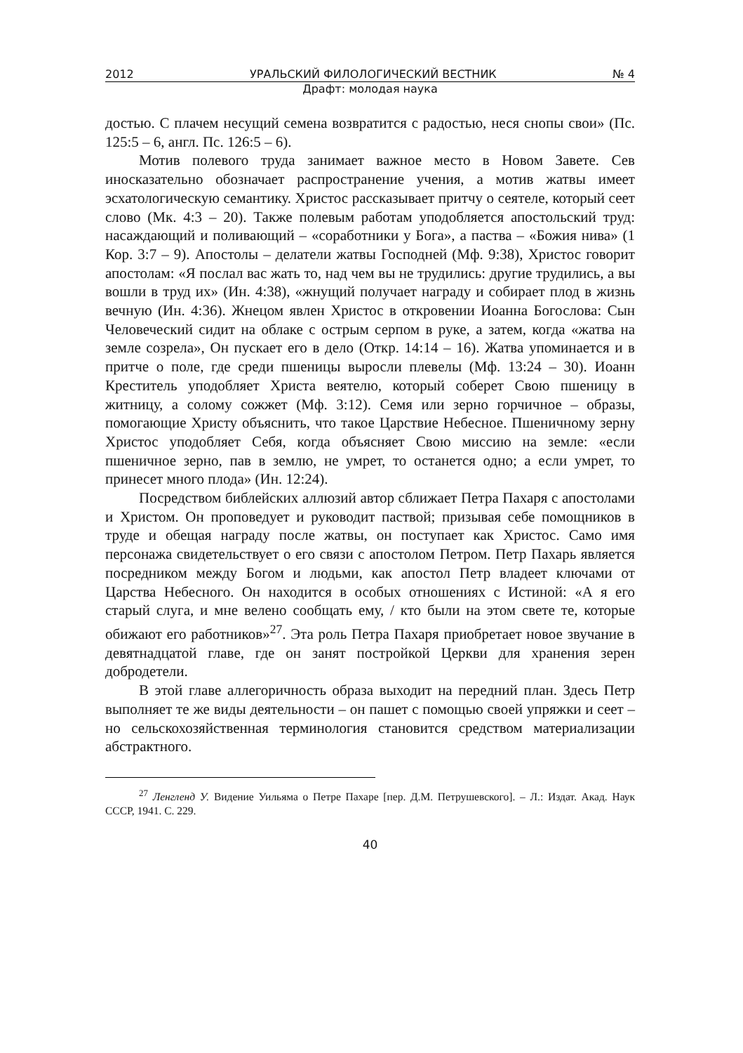2012 УРАЛЬСКИЙ ФИЛОЛОГИЧЕСКИЙ ВЕСТНИК № 4
Драфт: молодая наука
достью. С плачем несущий семена возвратится с радостью, неся снопы свои» (Пс. 125:5 – 6, англ. Пс. 126:5 – 6).
Мотив полевого труда занимает важное место в Новом Завете. Сев иносказательно обозначает распространение учения, а мотив жатвы имеет эсхатологическую семантику. Христос рассказывает притчу о сеятеле, который сеет слово (Мк. 4:3 – 20). Также полевым работам уподобляется апостольский труд: насаждающий и поливающий – «соработники у Бога», а паства – «Божия нива» (1 Кор. 3:7 – 9). Апостолы – делатели жатвы Господней (Мф. 9:38), Христос говорит апостолам: «Я послал вас жать то, над чем вы не трудились: другие трудились, а вы вошли в труд их» (Ин. 4:38), «жнущий получает награду и собирает плод в жизнь вечную (Ин. 4:36). Жнецом явлен Христос в откровении Иоанна Богослова: Сын Человеческий сидит на облаке с острым серпом в руке, а затем, когда «жатва на земле созрела», Он пускает его в дело (Откр. 14:14 – 16). Жатва упоминается и в притче о поле, где среди пшеницы выросли плевелы (Мф. 13:24 – 30). Иоанн Креститель уподобляет Христа веятелю, который соберет Свою пшеницу в житницу, а солому сожжет (Мф. 3:12). Семя или зерно горчичное – образы, помогающие Христу объяснить, что такое Царствие Небесное. Пшеничному зерну Христос уподобляет Себя, когда объясняет Свою миссию на земле: «если пшеничное зерно, пав в землю, не умрет, то останется одно; а если умрет, то принесет много плода» (Ин. 12:24).
Посредством библейских аллюзий автор сближает Петра Пахаря с апостолами и Христом. Он проповедует и руководит паствой; призывая себе помощников в труде и обещая награду после жатвы, он поступает как Христос. Само имя персонажа свидетельствует о его связи с апостолом Петром. Петр Пахарь является посредником между Богом и людьми, как апостол Петр владеет ключами от Царства Небесного. Он находится в особых отношениях с Истиной: «А я его старый слуга, и мне велено сообщать ему, / кто были на этом свете те, которые обижают его работников»<sup>27</sup>. Эта роль Петра Пахаря приобретает новое звучание в девятнадцатой главе, где он занят постройкой Церкви для хранения зерен добродетели.
В этой главе аллегоричность образа выходит на передний план. Здесь Петр выполняет те же виды деятельности – он пашет с помощью своей упряжки и сеет – но сельскохозяйственная терминология становится средством материализации абстрактного.
<sup>27</sup> Ленгленд У. Видение Уильяма о Петре Пахаре [пер. Д.М. Петрушевского]. – Л.: Издат. Акад. Наук СССР, 1941. С. 229.
40